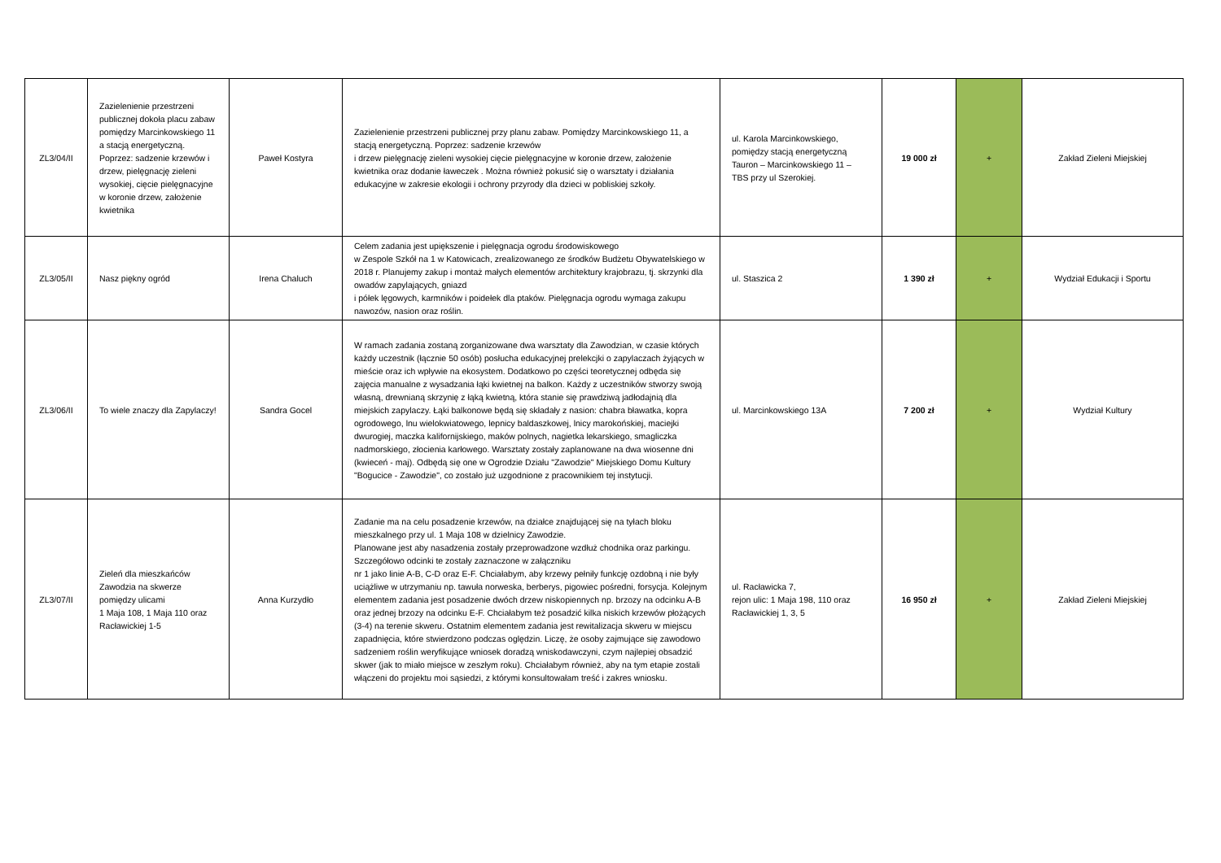| ZL3/04/II | Zazielenienie przestrzeni publicznej dokoła placu zabaw pomiędzy Marcinkowskiego 11 a stacją energetyczną. Poprzez: sadzenie krzewów i drzew, pielęgnację zieleni wysokiej, cięcie pielęgnacyjne w koronie drzew, założenie kwietnika | Paweł Kostyra | Zazielenienie przestrzeni publicznej przy planu zabaw. Pomiędzy Marcinkowskiego 11, a stacją energetyczną. Poprzez: sadzenie krzewów i drzew pielęgnację zieleni wysokiej cięcie pielęgnacyjne w koronie drzew, założenie kwietnika oraz dodanie ławeczek . Można również pokusić się o warsztaty i działania edukacyjne w zakresie ekologii i ochrony przyrody dla dzieci w pobliskiej szkoły. | ul. Karola Marcinkowskiego, pomiędzy stacją energetyczną Tauron – Marcinkowskiego 11 – TBS przy ul Szerokiej. | 19 000 zł | + | Zakład Zieleni Miejskiej |
| ZL3/05/II | Nasz piękny ogród | Irena Chaluch | Celem zadania jest upiększenie i pielęgnacja ogrodu środowiskowego w Zespole Szkół na 1 w Katowicach, zrealizowanego ze środków Budżetu Obywatelskiego w 2018 r. Planujemy zakup i montaż małych elementów architektury krajobrazu, tj. skrzynki dla owadów zapylających, gniazd i półek lęgowych, karmników i poidełek dla ptaków. Pielęgnacja ogrodu wymaga zakupu nawozów, nasion oraz roślin. | ul. Staszica 2 | 1 390 zł | + | Wydział Edukacji i Sportu |
| ZL3/06/II | To wiele znaczy dla Zapylaczy! | Sandra Gocel | W ramach zadania zostaną zorganizowane dwa warsztaty dla Zawodzian, w czasie których każdy uczestnik (łącznie 50 osób) posłucha edukacyjnej prelekcjki o zapylaczach żyjących w mieście oraz ich wpływie na ekosystem. Dodatkowo po części teoretycznej odbęda się zajęcia manualne z wysadzania łąki kwietnej na balkon. Każdy z uczestników stworzy swoją własną, drewnianą skrzynię z łąką kwietną, która stanie się prawdziwą jadłodajnią dla miejskich zapylaczy. Łąki balkonowe będą się składały z nasion: chabra bławatka, kopra ogrodowego, lnu wielokwiatowego, lepnicy baldaszkowej, lnicy marokońskiej, maciejki dwurogiej, maczka kalifornijskiego, maków polnych, nagietka lekarskiego, smagliczka nadmorskiego, złocienia karłowego. Warsztaty zostały zaplanowane na dwa wiosenne dni (kwieceń - maj). Odbędą się one w Ogrodzie Działu "Zawodzie" Miejskiego Domu Kultury "Bogucice - Zawodzie", co zostało już uzgodnione z pracownikiem tej instytucji. | ul. Marcinkowskiego 13A | 7 200 zł | + | Wydział Kultury |
| ZL3/07/II | Zieleń dla mieszkańców Zawodzia na skwerze pomiędzy ulicami 1 Maja 108, 1 Maja 110 oraz Racławickiej 1-5 | Anna Kurzydło | Zadanie ma na celu posadzenie krzewów, na działce znajdującej się na tyłach bloku mieszkalnego przy ul. 1 Maja 108 w dzielnicy Zawodzie. Planowane jest aby nasadzenia zostały przeprowadzone wzdłuż chodnika oraz parkingu. Szczegółowo odcinki te zostały zaznaczone w załączniku nr 1 jako linie A-B, C-D oraz E-F. Chciałabym, aby krzewy pełniły funkcję ozdobną i nie były uciążliwe w utrzymaniu np. tawuła norweska, berberys, pigowiec pośredni, forsycja. Kolejnym elementem zadania jest posadzenie dwóch drzew niskopiennych np. brzozy na odcinku A-B oraz jednej brzozy na odcinku E-F. Chciałabym też posadzić kilka niskich krzewów płożących (3-4) na terenie skweru. Ostatnim elementem zadania jest rewitalizacja skweru w miejscu zapadnięcia, które stwierdzono podczas oględzin. Liczę, że osoby zajmujące się zawodowo sadzeniem roślin weryfikujące wniosek doradzą wniskodawczyni, czym najlepiej obsadzić skwer (jak to miało miejsce w zeszłym roku). Chciałabym również, aby na tym etapie zostali włączeni do projektu moi sąsiedzi, z którymi konsultowałam treść i zakres wniosku. | ul. Racławicka 7, rejon ulic: 1 Maja 198, 110 oraz Racławickiej 1, 3, 5 | 16 950 zł | + | Zakład Zieleni Miejskiej |